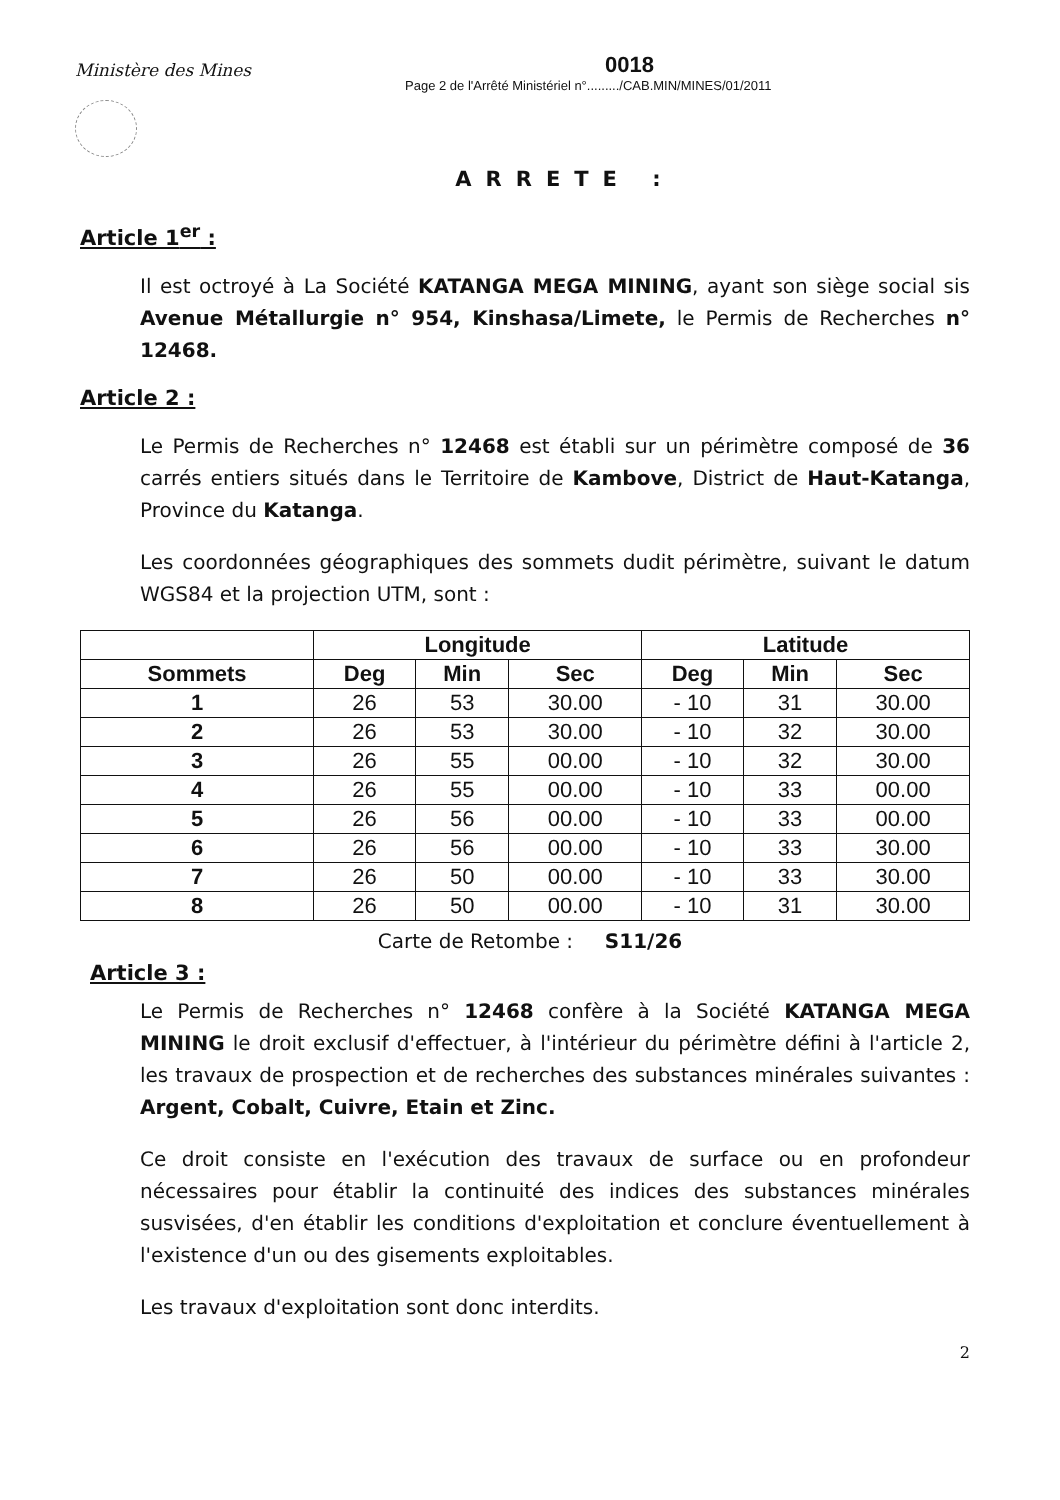Ministère des Mines
0018
Page 2 de l'Arrêté Ministériel n°........./CAB.MIN/MINES/01/2011
ARRETE :
Article 1<sup>er</sup> :
Il est octroyé à La Société KATANGA MEGA MINING, ayant son siège social sis Avenue Métallurgie n° 954, Kinshasa/Limete, le Permis de Recherches n° 12468.
Article 2 :
Le Permis de Recherches n° 12468 est établi sur un périmètre composé de 36 carrés entiers situés dans le Territoire de Kambove, District de Haut-Katanga, Province du Katanga.
Les coordonnées géographiques des sommets dudit périmètre, suivant le datum WGS84 et la projection UTM, sont :
| | Longitude | | | Latitude | | |
| --- | --- | --- | --- | --- | --- | --- |
| Sommets | Deg | Min | Sec | Deg | Min | Sec |
| 1 | 26 | 53 | 30.00 | - 10 | 31 | 30.00 |
| 2 | 26 | 53 | 30.00 | - 10 | 32 | 30.00 |
| 3 | 26 | 55 | 00.00 | - 10 | 32 | 30.00 |
| 4 | 26 | 55 | 00.00 | - 10 | 33 | 00.00 |
| 5 | 26 | 56 | 00.00 | - 10 | 33 | 00.00 |
| 6 | 26 | 56 | 00.00 | - 10 | 33 | 30.00 |
| 7 | 26 | 50 | 00.00 | - 10 | 33 | 30.00 |
| 8 | 26 | 50 | 00.00 | - 10 | 31 | 30.00 |
Carte de Retombe : S11/26
Article 3 :
Le Permis de Recherches n° 12468 confère à la Société KATANGA MEGA MINING le droit exclusif d'effectuer, à l'intérieur du périmètre défini à l'article 2, les travaux de prospection et de recherches des substances minérales suivantes : Argent, Cobalt, Cuivre, Etain et Zinc.
Ce droit consiste en l'exécution des travaux de surface ou en profondeur nécessaires pour établir la continuité des indices des substances minérales susvisées, d'en établir les conditions d'exploitation et conclure éventuellement à l'existence d'un ou des gisements exploitables.
Les travaux d'exploitation sont donc interdits.
2